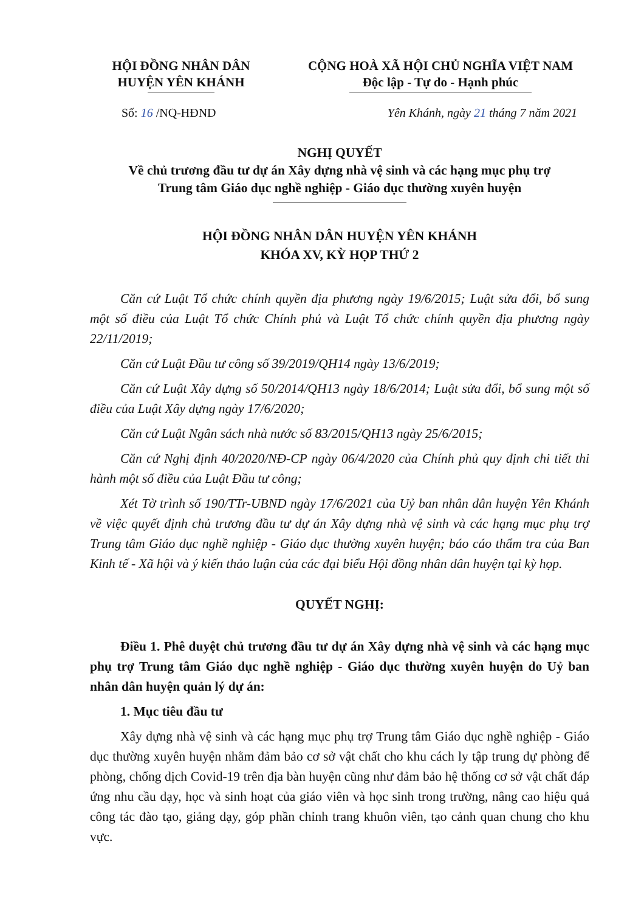HỘI ĐỒNG NHÂN DÂN
HUYỆN YÊN KHÁNH
CỘNG HOÀ XÃ HỘI CHỦ NGHĨA VIỆT NAM
Độc lập - Tự do - Hạnh phúc
Số: 16 /NQ-HĐND Yên Khánh, ngày 21 tháng 7 năm 2021
NGHỊ QUYẾT
Về chủ trương đầu tư dự án Xây dựng nhà vệ sinh và các hạng mục phụ trợ
Trung tâm Giáo dục nghề nghiệp - Giáo dục thường xuyên huyện
HỘI ĐỒNG NHÂN DÂN HUYỆN YÊN KHÁNH
KHÓA XV, KỲ HỌP THỨ 2
Căn cứ Luật Tổ chức chính quyền địa phương ngày 19/6/2015; Luật sửa đổi, bổ sung một số điều của Luật Tổ chức Chính phủ và Luật Tổ chức chính quyền địa phương ngày 22/11/2019;
Căn cứ Luật Đầu tư công số 39/2019/QH14 ngày 13/6/2019;
Căn cứ Luật Xây dựng số 50/2014/QH13 ngày 18/6/2014; Luật sửa đổi, bổ sung một số điều của Luật Xây dựng ngày 17/6/2020;
Căn cứ Luật Ngân sách nhà nước số 83/2015/QH13 ngày 25/6/2015;
Căn cứ Nghị định 40/2020/NĐ-CP ngày 06/4/2020 của Chính phủ quy định chi tiết thi hành một số điều của Luật Đầu tư công;
Xét Tờ trình số 190/TTr-UBND ngày 17/6/2021 của Uỷ ban nhân dân huyện Yên Khánh về việc quyết định chủ trương đầu tư dự án Xây dựng nhà vệ sinh và các hạng mục phụ trợ Trung tâm Giáo dục nghề nghiệp - Giáo dục thường xuyên huyện; báo cáo thẩm tra của Ban Kinh tế - Xã hội và ý kiến thảo luận của các đại biểu Hội đồng nhân dân huyện tại kỳ họp.
QUYẾT NGHỊ:
Điều 1. Phê duyệt chủ trương đầu tư dự án Xây dựng nhà vệ sinh và các hạng mục phụ trợ Trung tâm Giáo dục nghề nghiệp - Giáo dục thường xuyên huyện do Uỷ ban nhân dân huyện quản lý dự án:
1. Mục tiêu đầu tư
Xây dựng nhà vệ sinh và các hạng mục phụ trợ Trung tâm Giáo dục nghề nghiệp - Giáo dục thường xuyên huyện nhằm đảm bảo cơ sở vật chất cho khu cách ly tập trung dự phòng để phòng, chống dịch Covid-19 trên địa bàn huyện cũng như đảm bảo hệ thống cơ sở vật chất đáp ứng nhu cầu dạy, học và sinh hoạt của giáo viên và học sinh trong trường, nâng cao hiệu quả công tác đào tạo, giảng dạy, góp phần chỉnh trang khuôn viên, tạo cảnh quan chung cho khu vực.